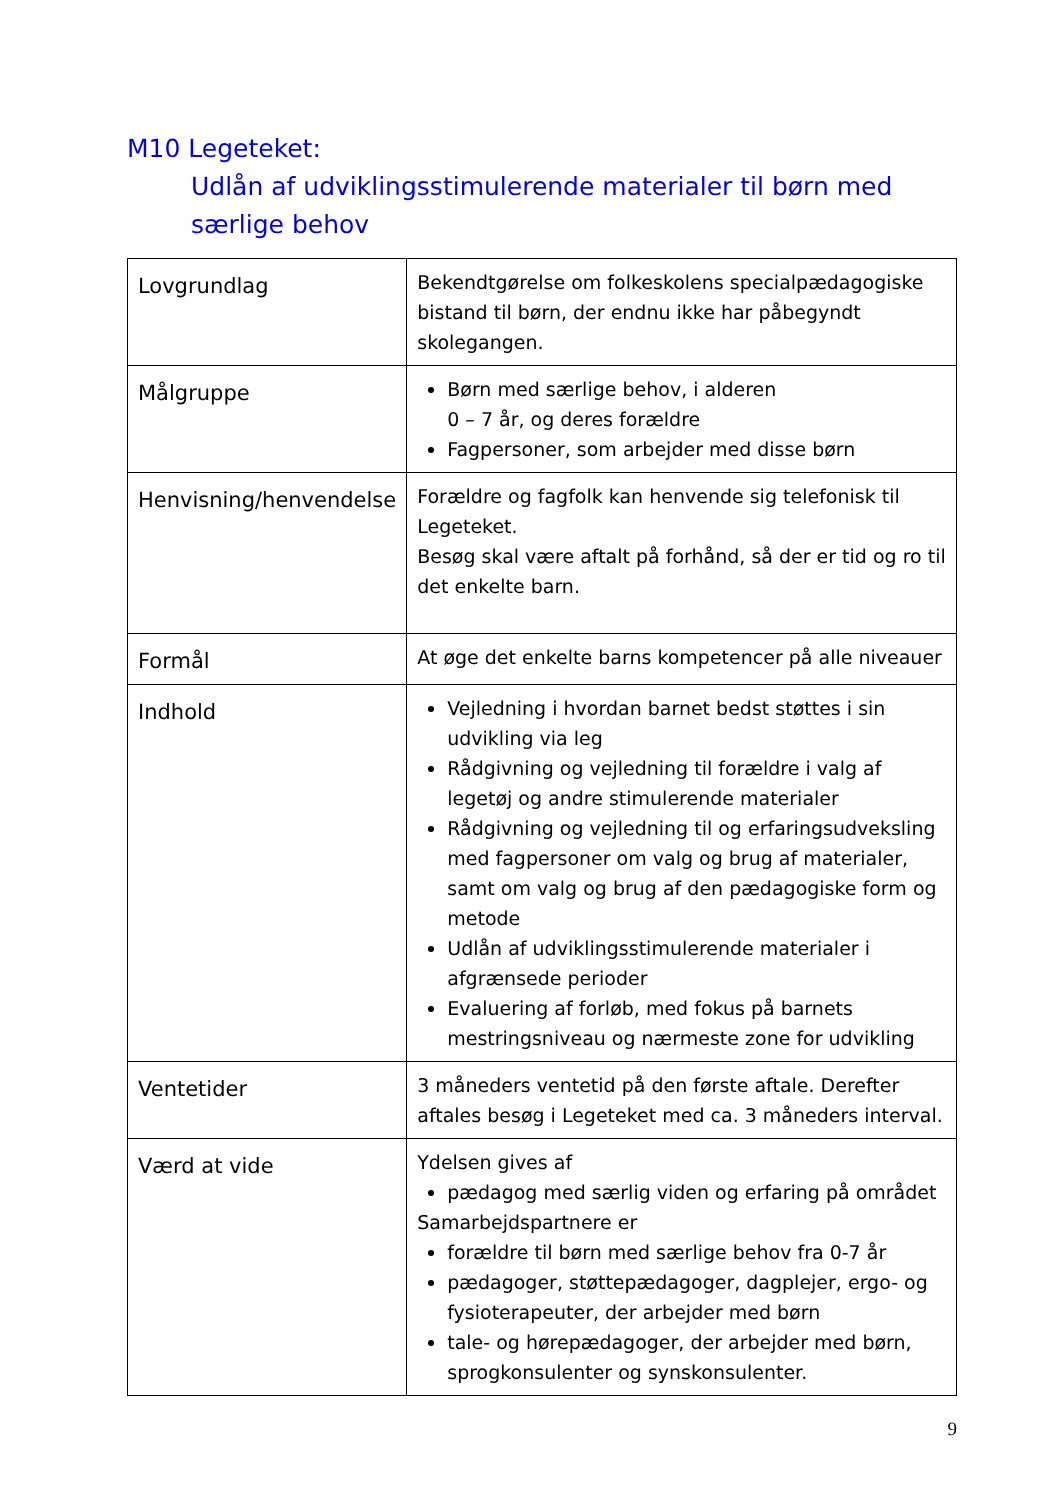M10 Legeteket:
Udlån af udviklingsstimulerende materialer til børn med særlige behov
| Lovgrundlag | Bekendtgørelse om folkeskolens specialpædagogiske bistand til børn, der endnu ikke har påbegyndt skolegangen. |
| Målgruppe | Børn med særlige behov, i alderen 0 – 7 år, og deres forældre Fagpersoner, som arbejder med disse børn |
| Henvisning/henvendelse | Forældre og fagfolk kan henvende sig telefonisk til Legeteket. Besøg skal være aftalt på forhånd, så der er tid og ro til det enkelte barn. |
| Formål | At øge det enkelte barns kompetencer på alle niveauer |
| Indhold | Vejledning i hvordan barnet bedst støttes i sin udvikling via leg Rådgivning og vejledning til forældre i valg af legetøj og andre stimulerende materialer Rådgivning og vejledning til og erfaringsudveksling med fagpersoner om valg og brug af materialer, samt om valg og brug af den pædagogiske form og metode Udlån af udviklingsstimulerende materialer i afgrænsede perioder Evaluering af forløb, med fokus på barnets mestringsniveau og nærmeste zone for udvikling |
| Ventetider | 3 måneders ventetid på den første aftale. Derefter aftales besøg i Legeteket med ca. 3 måneders interval. |
| Værd at vide | Ydelsen gives af pædagog med særlig viden og erfaring på området Samarbejdspartnere er forældre til børn med særlige behov fra 0-7 år pædagoger, støttepædagoger, dagplejer, ergo- og fysioterapeuter, der arbejder med børn tale- og hørepædagoger, der arbejder med børn, sprogkonsulenter og synskonsulenter. |
9